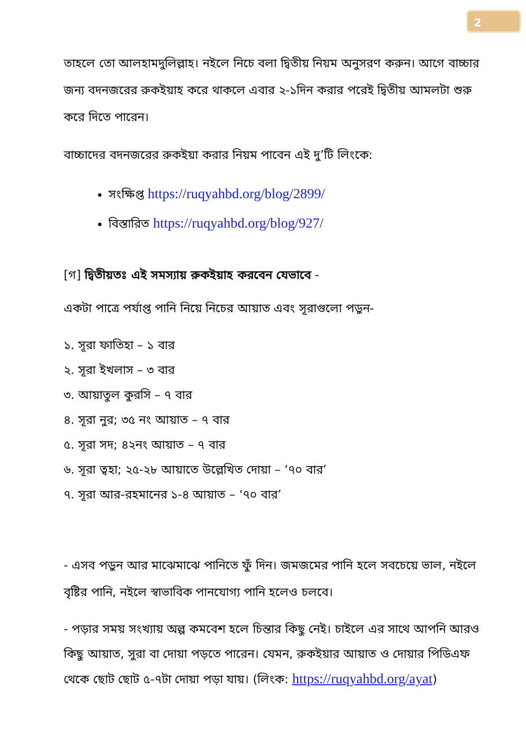2
তাহলে তো আলহামদুলিল্লাহ। নইলে নিচে বলা দ্বিতীয় নিয়ম অনুসরণ করুন। আগে বাচ্চার জন্য বদনজরের রুকইয়াহ করে থাকলে এবার ২-১দিন করার পরেই দ্বিতীয় আমলটা শুরু করে দিতে পারেন।
বাচ্চাদের বদনজরের রুকইয়া করার নিয়ম পাবেন এই দু’টি লিংকে:
সংক্ষিপ্ত https://ruqyahbd.org/blog/2899/
বিস্তারিত https://ruqyahbd.org/blog/927/
[গ] দ্বিতীয়তঃ এই সমস্যায় রুকইয়াহ করবেন যেভাবে -
একটা পাত্রে পর্যাপ্ত পানি নিয়ে নিচের আয়াত এবং সূরাগুলো পড়ুন-
১. সূরা ফাতিহা – ১ বার
২. সূরা ইখলাস – ৩ বার
৩. আয়াতুল কুরসি – ৭ বার
৪. সূরা নুর; ৩৫ নং আয়াত – ৭ বার
৫. সূরা সদ; ৪২নং আয়াত – ৭ বার
৬. সূরা ত্বহা; ২৫-২৮ আয়াতে উল্লেখিত দোয়া – ‘৭০ বার’
৭. সূরা আর-রহমানের ১-৪ আয়াত – ‘৭০ বার’
- এসব পড়ুন আর মাঝেমাঝে পানিতে ফুঁ দিন। জমজমের পানি হলে সবচেয়ে ভাল, নইলে বৃষ্টির পানি, নইলে স্বাভাবিক পানযোগ্য পানি হলেও চলবে।
- পড়ার সময় সংখ্যায় অল্প কমবেশ হলে চিন্তার কিছু নেই। চাইলে এর সাথে আপনি আরও কিছু আয়াত, সুরা বা দোয়া পড়তে পারেন। যেমন, রুকইয়ার আয়াত ও দোয়ার পিডিএফ থেকে ছোট ছোট ৫-৭টা দোয়া পড়া যায়। (লিংক: https://ruqyahbd.org/ayat)